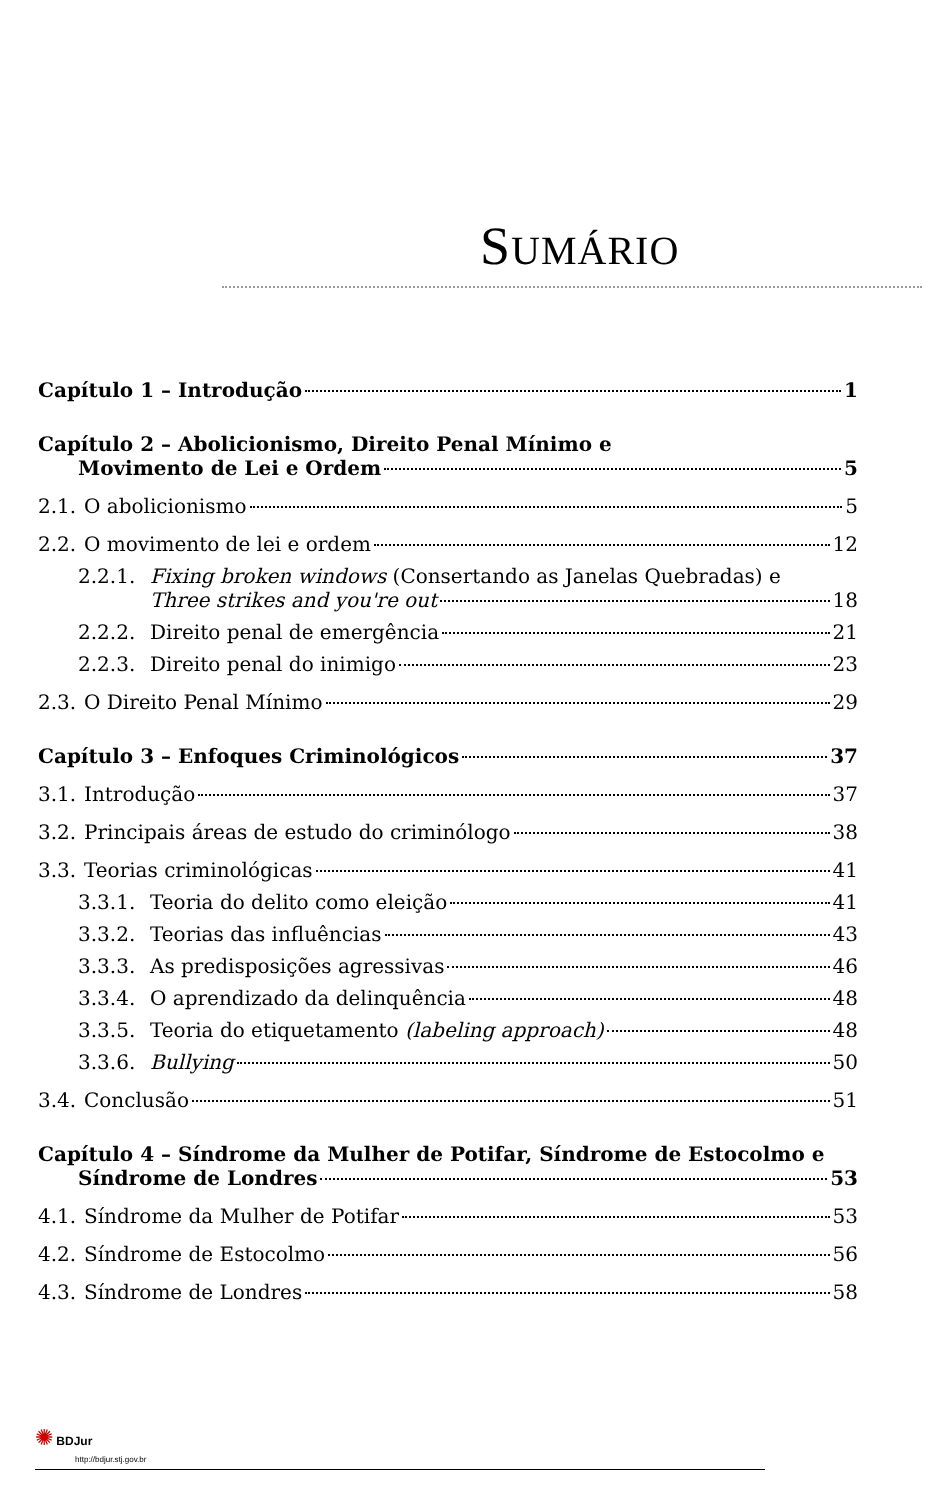SUMÁRIO
Capítulo 1 – Introdução 1
Capítulo 2 – Abolicionismo, Direito Penal Mínimo e
Movimento de Lei e Ordem 5
2.1. O abolicionismo 5
2.2. O movimento de lei e ordem 12
2.2.1. Fixing broken windows (Consertando as Janelas Quebradas) e
Three strikes and you're out 18
2.2.2. Direito penal de emergência 21
2.2.3. Direito penal do inimigo 23
2.3. O Direito Penal Mínimo 29
Capítulo 3 – Enfoques Criminológicos 37
3.1. Introdução 37
3.2. Principais áreas de estudo do criminólogo 38
3.3. Teorias criminológicas 41
3.3.1. Teoria do delito como eleição 41
3.3.2. Teorias das influências 43
3.3.3. As predisposições agressivas 46
3.3.4. O aprendizado da delinquência 48
3.3.5. Teoria do etiquetamento (labeling approach) 48
3.3.6. Bullying 50
3.4. Conclusão 51
Capítulo 4 – Síndrome da Mulher de Potifar, Síndrome de Estocolmo e
Síndrome de Londres 53
4.1. Síndrome da Mulher de Potifar 53
4.2. Síndrome de Estocolmo 56
4.3. Síndrome de Londres 58
✺ BDJur
http://bdjur.stj.gov.br